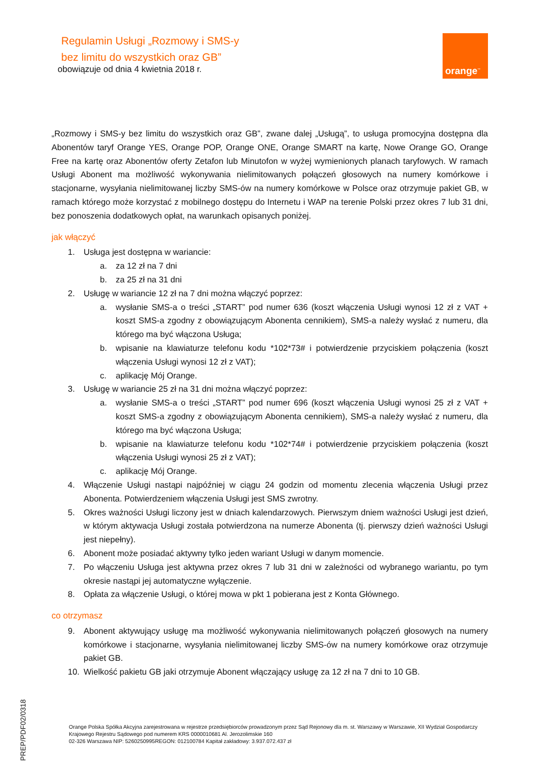Regulamin Usługi „Rozmowy i SMS-y
bez limitu do wszystkich oraz GB”
obowiązuje od dnia 4 kwietnia 2018 r.
orange<sup>™</sup>
„Rozmowy i SMS-y bez limitu do wszystkich oraz GB”, zwane dalej „Usługą”, to usługa promocyjna dostępna dla Abonentów taryf Orange YES, Orange POP, Orange ONE, Orange SMART na kartę, Nowe Orange GO, Orange Free na kartę oraz Abonentów oferty Zetafon lub Minutofon w wyżej wymienionych planach taryfowych. W ramach Usługi Abonent ma możliwość wykonywania nielimitowanych połączeń głosowych na numery komórkowe i stacjonarne, wysyłania nielimitowanej liczby SMS-ów na numery komórkowe w Polsce oraz otrzymuje pakiet GB, w ramach którego może korzystać z mobilnego dostępu do Internetu i WAP na terenie Polski przez okres 7 lub 31 dni, bez ponoszenia dodatkowych opłat, na warunkach opisanych poniżej.
jak włączyć
1. Usługa jest dostępna w wariancie:
a. za 12 zł na 7 dni
b. za 25 zł na 31 dni
2. Usługę w wariancie 12 zł na 7 dni można włączyć poprzez:
a. wysłanie SMS-a o treści „START” pod numer 636 (koszt włączenia Usługi wynosi 12 zł z VAT + koszt SMS-a zgodny z obowiązującym Abonenta cennikiem), SMS-a należy wysłać z numeru, dla którego ma być włączona Usługa;
b. wpisanie na klawiaturze telefonu kodu *102*73# i potwierdzenie przyciskiem połączenia (koszt włączenia Usługi wynosi 12 zł z VAT);
c. aplikację Mój Orange.
3. Usługę w wariancie 25 zł na 31 dni można włączyć poprzez:
a. wysłanie SMS-a o treści „START” pod numer 696 (koszt włączenia Usługi wynosi 25 zł z VAT + koszt SMS-a zgodny z obowiązującym Abonenta cennikiem), SMS-a należy wysłać z numeru, dla którego ma być włączona Usługa;
b. wpisanie na klawiaturze telefonu kodu *102*74# i potwierdzenie przyciskiem połączenia (koszt włączenia Usługi wynosi 25 zł z VAT);
c. aplikację Mój Orange.
4. Włączenie Usługi nastąpi najpóźniej w ciągu 24 godzin od momentu zlecenia włączenia Usługi przez Abonenta. Potwierdzeniem włączenia Usługi jest SMS zwrotny.
5. Okres ważności Usługi liczony jest w dniach kalendarzowych. Pierwszym dniem ważności Usługi jest dzień, w którym aktywacja Usługi została potwierdzona na numerze Abonenta (tj. pierwszy dzień ważności Usługi jest niepełny).
6. Abonent może posiadać aktywny tylko jeden wariant Usługi w danym momencie.
7. Po włączeniu Usługa jest aktywna przez okres 7 lub 31 dni w zależności od wybranego wariantu, po tym okresie nastąpi jej automatyczne wyłączenie.
8. Opłata za włączenie Usługi, o której mowa w pkt 1 pobierana jest z Konta Głównego.
co otrzymasz
9. Abonent aktywujący usługę ma możliwość wykonywania nielimitowanych połączeń głosowych na numery komórkowe i stacjonarne, wysyłania nielimitowanej liczby SMS-ów na numery komórkowe oraz otrzymuje pakiet GB.
10. Wielkość pakietu GB jaki otrzymuje Abonent włączający usługę za 12 zł na 7 dni to 10 GB.
Orange Polska Spółka Akcyjna zarejestrowana w rejestrze przedsiębiorców prowadzonym przez Sąd Rejonowy dla m. st. Warszawy w Warszawie, XII Wydział Gospodarczy Krajowego Rejestru Sądowego pod numerem KRS 0000010681 Al. Jerozolimskie 160
02-326 Warszawa NIP: 5260250995REGON: 012100784 Kapitał zakładowy: 3.937.072.437 zł
PREP/PDF02/0318